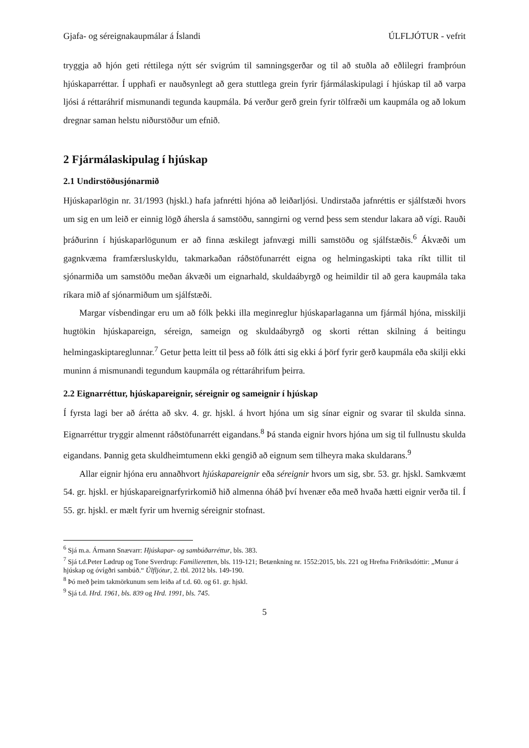Gjafa- og séreignakaupmálar á Íslandi ÚLFLJÓTUR - vefrit
tryggja að hjón geti réttilega nýtt sér svigrúm til samningsgerðar og til að stuðla að eðlilegri framþróun hjúskaparréttar. Í upphafi er nauðsynlegt að gera stuttlega grein fyrir fjármálaskipulagi í hjúskap til að varpa ljósi á réttaráhrif mismunandi tegunda kaupmála. Þá verður gerð grein fyrir tölfræði um kaupmála og að lokum dregnar saman helstu niðurstöður um efnið.
2 Fjármálaskipulag í hjúskap
2.1 Undirstöðusjónarmið
Hjúskaparlögin nr. 31/1993 (hjskl.) hafa jafnrétti hjóna að leiðarljósi. Undirstaða jafnréttis er sjálfstæði hvors um sig en um leið er einnig lögð áhersla á samstöðu, sanngirni og vernd þess sem stendur lakara að vígi. Rauði þráðurinn í hjúskaparlögunum er að finna æskilegt jafnvægi milli samstöðu og sjálfstæðis.<sup>6</sup> Ákvæði um gagnkvæma framfærsluskyldu, takmarkaðan ráðstöfunarrétt eigna og helmingaskipti taka ríkt tillit til sjónarmiða um samstöðu meðan ákvæði um eignarhald, skuldaábyrgð og heimildir til að gera kaupmála taka ríkara mið af sjónarmiðum um sjálfstæði.
Margar vísbendingar eru um að fólk þekki illa meginreglur hjúskaparlaganna um fjármál hjóna, misskilji hugtökin hjúskapareign, séreign, sameign og skuldaábyrgð og skorti réttan skilning á beitingu helmingaskiptareglunnar.<sup>7</sup> Getur þetta leitt til þess að fólk átti sig ekki á þörf fyrir gerð kaupmála eða skilji ekki muninn á mismunandi tegundum kaupmála og réttaráhrifum þeirra.
2.2 Eignarréttur, hjúskapareignir, séreignir og sameignir í hjúskap
Í fyrsta lagi ber að árétta að skv. 4. gr. hjskl. á hvort hjóna um sig sínar eignir og svarar til skulda sinna. Eignarréttur tryggir almennt ráðstöfunarrétt eigandans.<sup>8</sup> Þá standa eignir hvors hjóna um sig til fullnustu skulda eigandans. Þannig geta skuldheimtumenn ekki gengið að eignum sem tilheyra maka skuldarans.<sup>9</sup>
Allar eignir hjóna eru annaðhvort hjúskapareignir eða séreignir hvors um sig, sbr. 53. gr. hjskl. Samkvæmt 54. gr. hjskl. er hjúskapareignarfyrirkomið hið almenna óháð því hvenær eða með hvaða hætti eignir verða til. Í 55. gr. hjskl. er mælt fyrir um hvernig séreignir stofnast.
<sup>6</sup> Sjá m.a. Ármann Snævarr: Hjúskapar- og sambúðarréttur, bls. 383.
<sup>7</sup> Sjá t.d.Peter Lødrup og Tone Sverdrup: Familieretten, bls. 119-121; Betænkning nr. 1552:2015, bls. 221 og Hrefna Friðriksdóttir: „Munur á hjúskap og óvígðri sambúð.“ Úlfljótur, 2. tbl. 2012 bls. 149-190.
<sup>8</sup> Þó með þeim takmörkunum sem leiða af t.d. 60. og 61. gr. hjskl.
<sup>9</sup> Sjá t.d. Hrd. 1961, bls. 839 og Hrd. 1991, bls. 745.
5